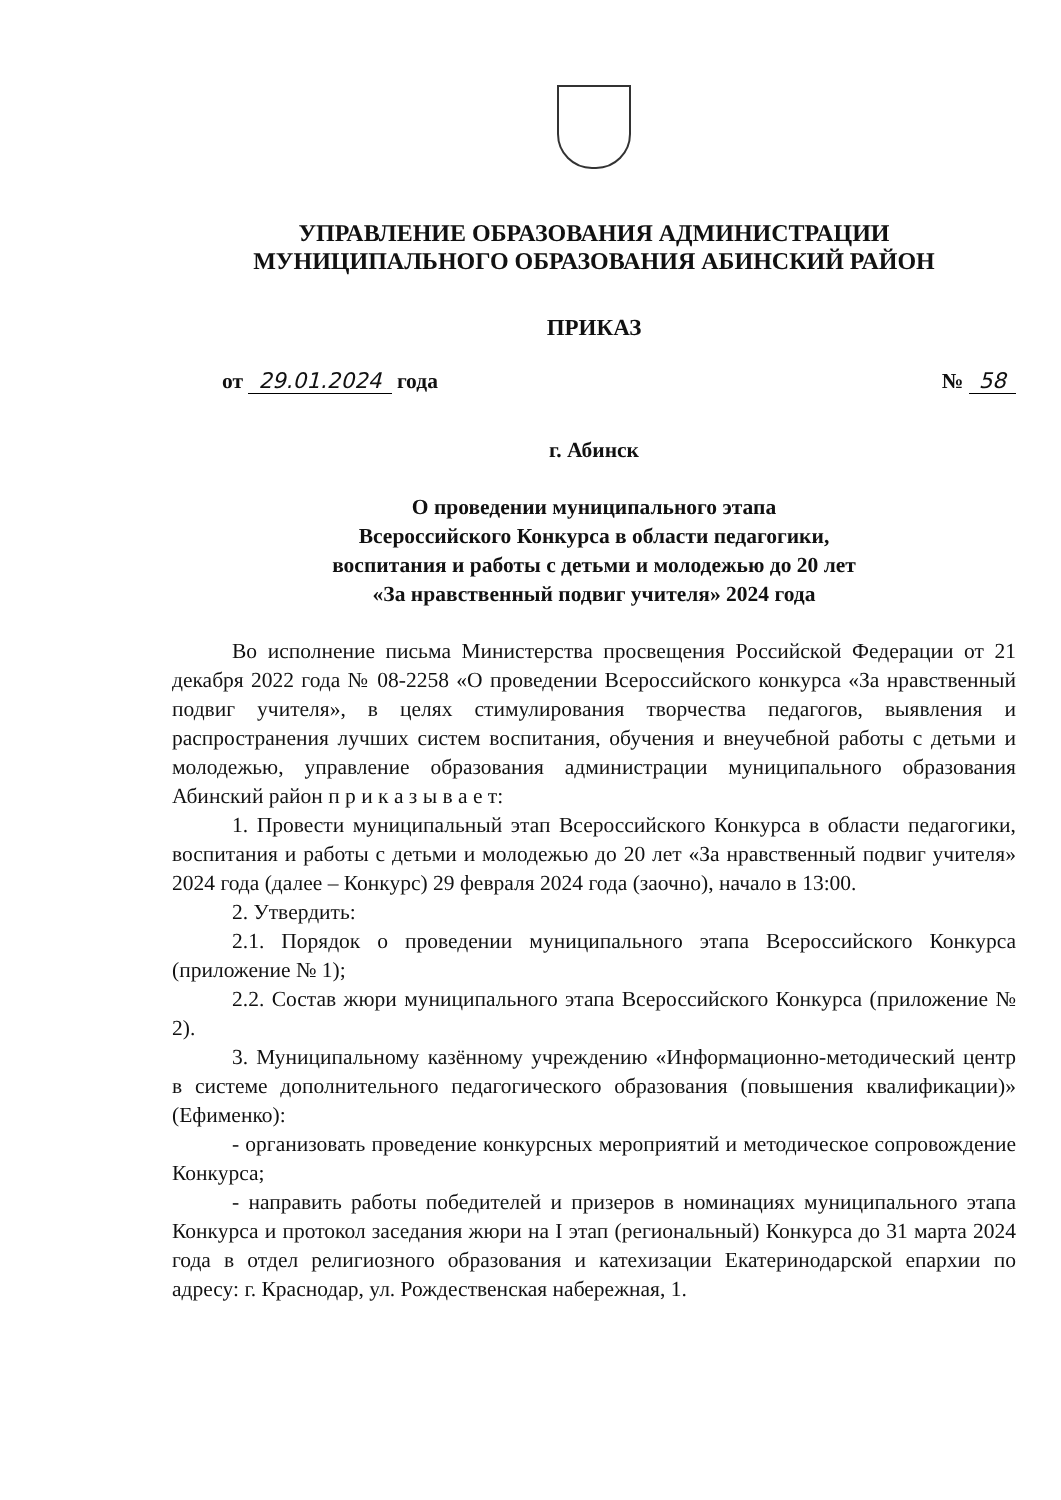УПРАВЛЕНИЕ ОБРАЗОВАНИЯ АДМИНИСТРАЦИИ
МУНИЦИПАЛЬНОГО ОБРАЗОВАНИЯ АБИНСКИЙ РАЙОН
ПРИКАЗ
от 29.01.2024 года № 58
г. Абинск
О проведении муниципального этапа
Всероссийского Конкурса в области педагогики,
воспитания и работы с детьми и молодежью до 20 лет
«За нравственный подвиг учителя» 2024 года
Во исполнение письма Министерства просвещения Российской Федерации от 21 декабря 2022 года № 08-2258 «О проведении Всероссийского конкурса «За нравственный подвиг учителя», в целях стимулирования творчества педагогов, выявления и распространения лучших систем воспитания, обучения и внеучебной работы с детьми и молодежью, управление образования администрации муниципального образования Абинский район п р и к а з ы в а е т:
1. Провести муниципальный этап Всероссийского Конкурса в области педагогики, воспитания и работы с детьми и молодежью до 20 лет «За нравственный подвиг учителя» 2024 года (далее – Конкурс) 29 февраля 2024 года (заочно), начало в 13:00.
2. Утвердить:
2.1. Порядок о проведении муниципального этапа Всероссийского Конкурса (приложение № 1);
2.2. Состав жюри муниципального этапа Всероссийского Конкурса (приложение № 2).
3. Муниципальному казённому учреждению «Информационно-методический центр в системе дополнительного педагогического образования (повышения квалификации)» (Ефименко):
- организовать проведение конкурсных мероприятий и методическое сопровождение Конкурса;
- направить работы победителей и призеров в номинациях муниципального этапа Конкурса и протокол заседания жюри на I этап (региональный) Конкурса до 31 марта 2024 года в отдел религиозного образования и катехизации Екатеринодарской епархии по адресу: г. Краснодар, ул. Рождественская набережная, 1.